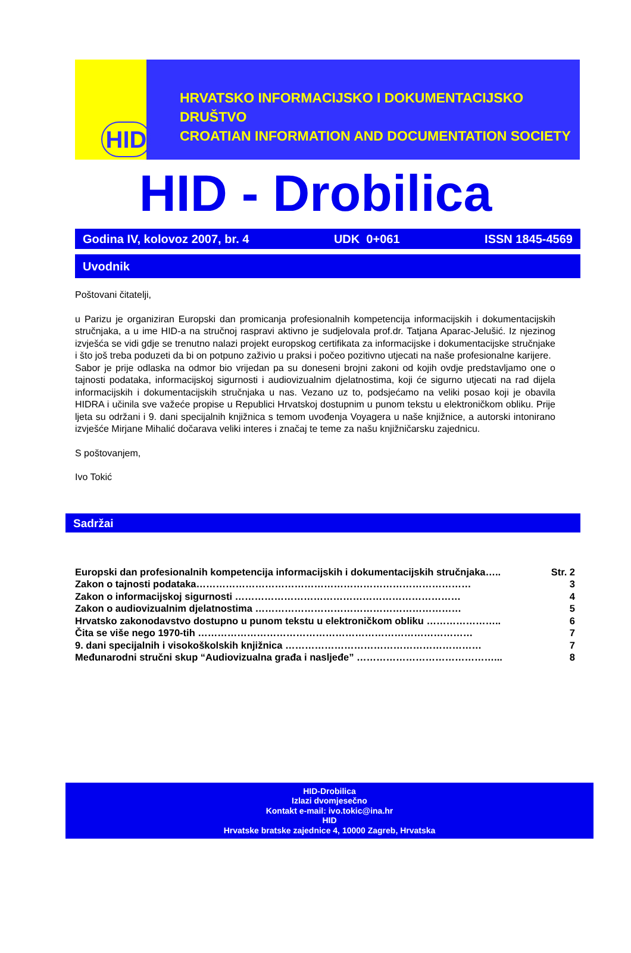HID
HRVATSKO INFORMACIJSKO I DOKUMENTACIJSKO DRUŠTVO
CROATIAN INFORMATION AND DOCUMENTATION SOCIETY
HID - Drobilica
Godina IV, kolovoz 2007, br. 4 UDK 0+061 ISSN 1845-4569
Uvodnik
Poštovani čitatelji,
u Parizu je organiziran Europski dan promicanja profesionalnih kompetencija informacijskih i dokumentacijskih stručnjaka, a u ime HID-a na stručnoj raspravi aktivno je sudjelovala prof.dr. Tatjana Aparac-Jelušić. Iz njezinog izvješća se vidi gdje se trenutno nalazi projekt europskog certifikata za informacijske i dokumentacijske stručnjake i što još treba poduzeti da bi on potpuno zaživio u praksi i počeo pozitivno utjecati na naše profesionalne karijere.
Sabor je prije odlaska na odmor bio vrijedan pa su doneseni brojni zakoni od kojih ovdje predstavljamo one o tajnosti podataka, informacijskoj sigurnosti i audiovizualnim djelatnostima, koji će sigurno utjecati na rad dijela informacijskih i dokumentacijskih stručnjaka u nas. Vezano uz to, podsjećamo na veliki posao koji je obavila HIDRA i učinila sve važeće propise u Republici Hrvatskoj dostupnim u punom tekstu u elektroničkom obliku. Prije ljeta su održani i 9. dani specijalnih knjižnica s temom uvođenja Voyagera u naše knjižnice, a autorski intonirano izvješće Mirjane Mihalić dočarava veliki interes i značaj te teme za našu knjižničarsku zajednicu.
S poštovanjem,
Ivo Tokić
Sadržai
Europski dan profesionalnih kompetencija informacijskih i dokumentacijskih stručnjaka….. Str. 2
Zakon o tajnosti podataka………………………………………………………………………… 3
Zakon o informacijskoj sigurnosti …………………………………………………………… 4
Zakon o audiovizualnim djelatnostima ……………………………………………………… 5
Hrvatsko zakonodavstvo dostupno u punom tekstu u elektroničkom obliku ………………….. 6
Čita se više nego 1970-tih ………………………………………………………………………… 7
9. dani specijalnih i visokoškolskih knjižnica …………………………………………………… 7
Međunarodni stručni skup “Audiovizualna građa i nasljeđe” ……………………………………... 8
HID-Drobilica
Izlazi dvomjesečno
Kontakt e-mail: ivo.tokic@ina.hr
HID
Hrvatske bratske zajednice 4, 10000 Zagreb, Hrvatska